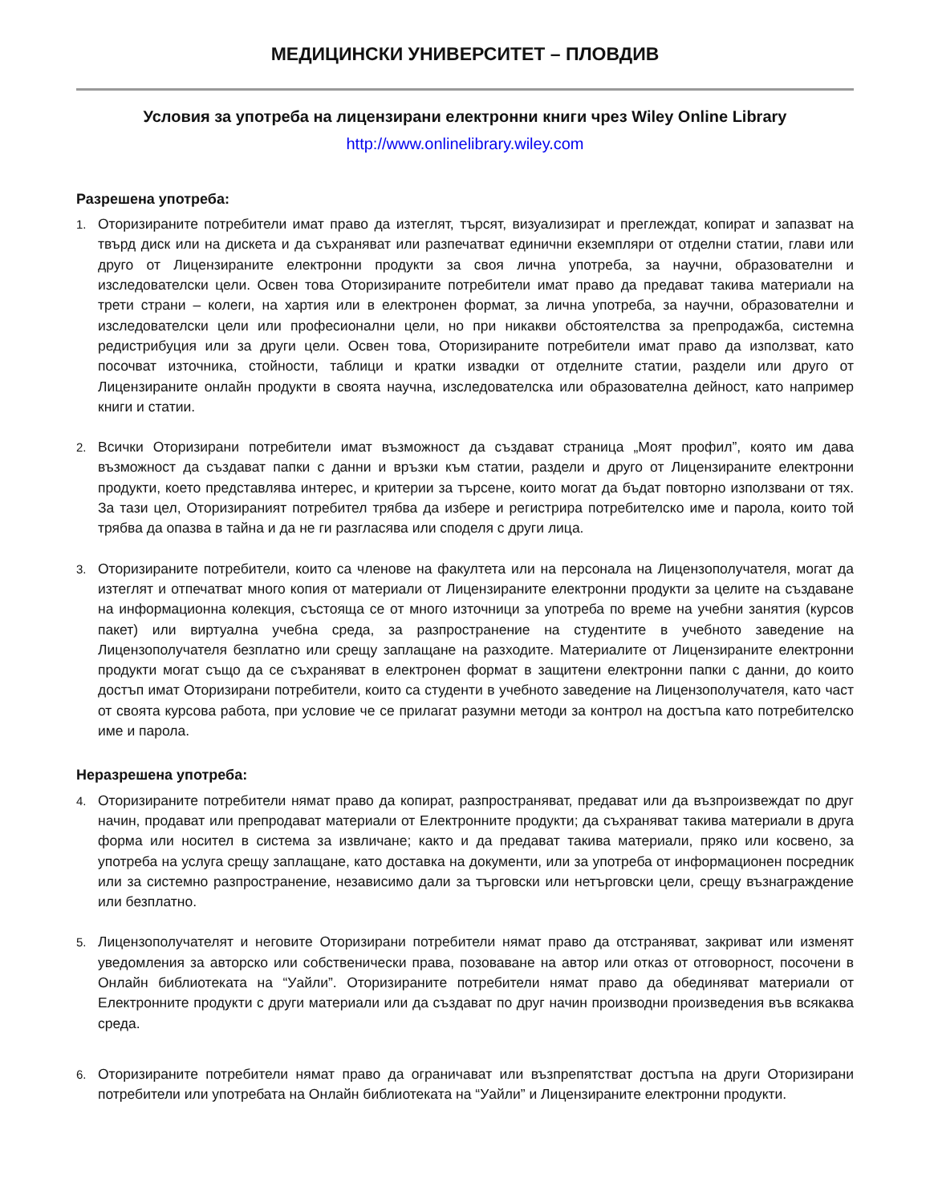МЕДИЦИНСКИ УНИВЕРСИТЕТ – ПЛОВДИВ
Условия за употреба на лицензирани електронни книги чрез Wiley Online Library
http://www.onlinelibrary.wiley.com
Разрешена употреба:
1.
Оторизираните потребители имат право да изтеглят, търсят, визуализират и преглеждат, копират и запазват на твърд диск или на дискета и да съхраняват или разпечатват единични екземпляри от отделни статии, глави или друго от Лицензираните електронни продукти за своя лична употреба, за научни, образователни и изследователски цели. Освен това Оторизираните потребители имат право да предават такива материали на трети страни – колеги, на хартия или в електронен формат, за лична употреба, за научни, образователни и изследователски цели или професионални цели, но при никакви обстоятелства за препродажба, системна редистрибуция или за други цели. Освен това, Оторизираните потребители имат право да използват, като посочват източника, стойности, таблици и кратки извадки от отделните статии, раздели или друго от Лицензираните онлайн продукти в своята научна, изследователска или образователна дейност, като например книги и статии.
2.
Всички Оторизирани потребители имат възможност да създават страница „Моят профил”, която им дава възможност да създават папки с данни и връзки към статии, раздели и друго от Лицензираните електронни продукти, което представлява интерес, и критерии за търсене, които могат да бъдат повторно използвани от тях. За тази цел, Оторизираният потребител трябва да избере и регистрира потребителско име и парола, които той трябва да опазва в тайна и да не ги разгласява или споделя с други лица.
3.
Оторизираните потребители, които са членове на факултета или на персонала на Лицензополучателя, могат да изтеглят и отпечатват много копия от материали от Лицензираните електронни продукти за целите на създаване на информационна колекция, състояща се от много източници за употреба по време на учебни занятия (курсов пакет) или виртуална учебна среда, за разпространение на студентите в учебното заведение на Лицензополучателя безплатно или срещу заплащане на разходите. Материалите от Лицензираните електронни продукти могат също да се съхраняват в електронен формат в защитени електронни папки с данни, до които достъп имат Оторизирани потребители, които са студенти в учебното заведение на Лицензополучателя, като част от своята курсова работа, при условие че се прилагат разумни методи за контрол на достъпа като потребителско име и парола.
Неразрешена употреба:
4.
Оторизираните потребители нямат право да копират, разпространяват, предават или да възпроизвеждат по друг начин, продават или препродават материали от Електронните продукти; да съхраняват такива материали в друга форма или носител в система за извличане; както и да предават такива материали, пряко или косвено, за употреба на услуга срещу заплащане, като доставка на документи, или за употреба от информационен посредник или за системно разпространение, независимо дали за търговски или нетърговски цели, срещу възнаграждение или безплатно.
5.
Лицензополучателят и неговите Оторизирани потребители нямат право да отстраняват, закриват или изменят уведомления за авторско или собственически права, позоваване на автор или отказ от отговорност, посочени в Онлайн библиотеката на “Уайли”. Оторизираните потребители нямат право да обединяват материали от Електронните продукти с други материали или да създават по друг начин производни произведения във всякаква среда.
6.
Оторизираните потребители нямат право да ограничават или възпрепятстват достъпа на други Оторизирани потребители или употребата на Онлайн библиотеката на “Уайли” и Лицензираните електронни продукти.